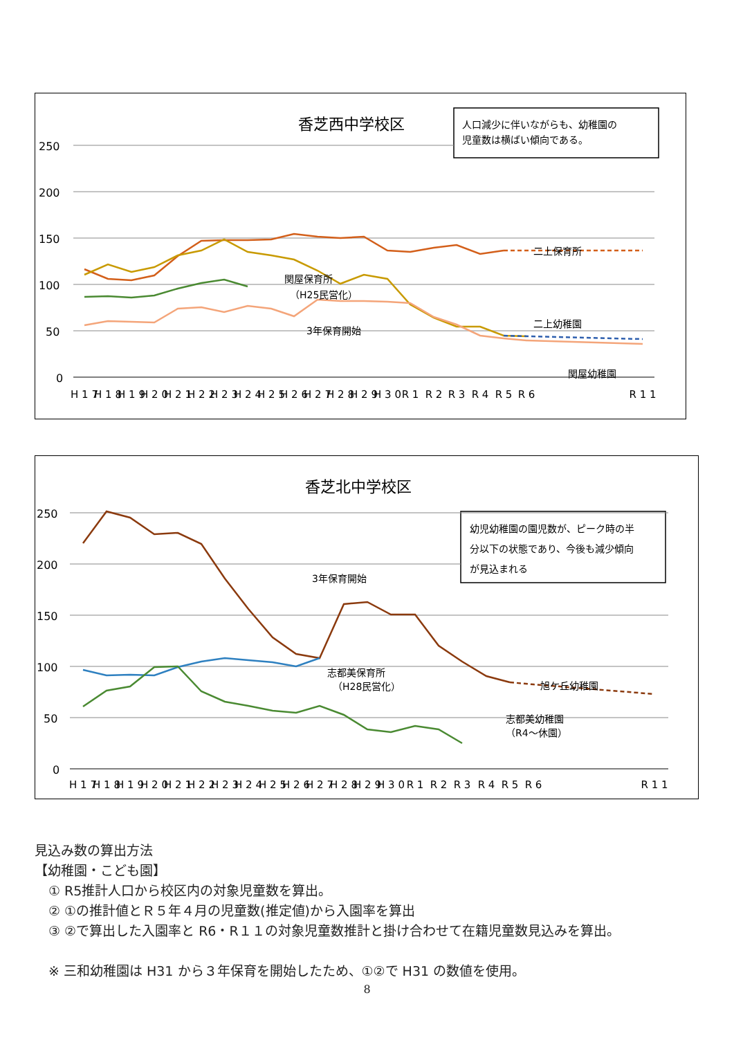香芝西中学校区
人口減少に伴いながらも、幼稚園の
児童数は横ばい傾向である。
250
200
150
100
50
0
関屋保育所
（H25民営化）
3年保育開始
二上保育所
二上幼稚園
関屋幼稚園
H 1 7
H 1 8
H 1 9
H 2 0
H 2 1
H 2 2
H 2 3
H 2 4
H 2 5
H 2 6
H 2 7
H 2 8
H 2 9
H 3 0
R 1
R 2
R 3
R 4
R 5
R 6
R 1 1
香芝北中学校区
幼児幼稚園の園児数が、ピーク時の半
分以下の状態であり、今後も減少傾向
が見込まれる
250
200
150
100
50
0
3年保育開始
志都美保育所
（H28民営化）
旭ケ丘幼稚園
志都美幼稚園
（R4～休園）
H 1 7
H 1 8
H 1 9
H 2 0
H 2 1
H 2 2
H 2 3
H 2 4
H 2 5
H 2 6
H 2 7
H 2 8
H 2 9
H 3 0
R 1
R 2
R 3
R 4
R 5
R 6
R 1 1
見込み数の算出方法
【幼稚園・こども園】
① R5推計人口から校区内の対象児童数を算出。
② ①の推計値とＲ５年４月の児童数(推定値)から入園率を算出
③ ②で算出した入園率と R6・R１１の対象児童数推計と掛け合わせて在籍児童数見込みを算出。
※ 三和幼稚園は H31 から３年保育を開始したため、①②で H31 の数値を使用。
8